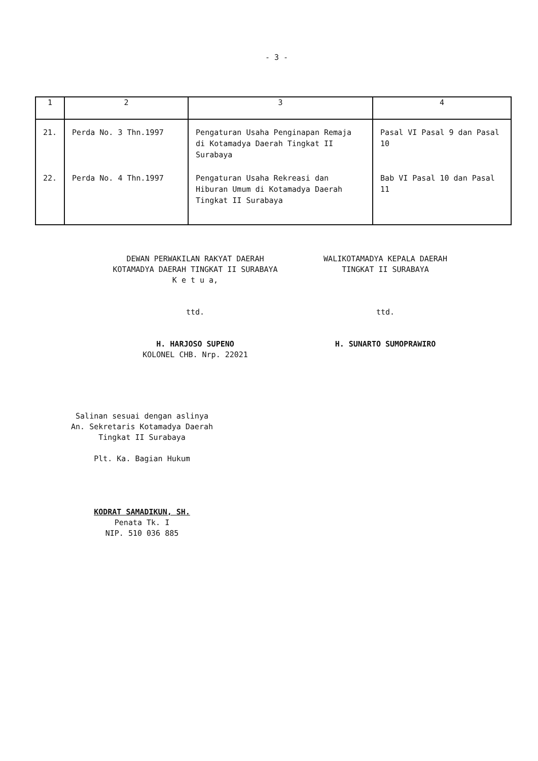- 3 -
| 1 | 2 | 3 | 4 |
| --- | --- | --- | --- |
| 21. | Perda No. 3 Thn.1997 | Pengaturan Usaha Penginapan Remaja di Kotamadya Daerah Tingkat II Surabaya | Pasal VI Pasal 9 dan Pasal 10 |
| 22. | Perda No. 4 Thn.1997 | Pengaturan Usaha Rekreasi dan Hiburan Umum di Kotamadya Daerah Tingkat II Surabaya | Bab VI Pasal 10 dan Pasal 11 |
DEWAN PERWAKILAN RAKYAT DAERAH
KOTAMADYA DAERAH TINGKAT II SURABAYA
K e t u a,
ttd.
H. HARJOSO SUPENO
KOLONEL CHB. Nrp. 22021
WALIKOTAMADYA KEPALA DAERAH
TINGKAT II SURABAYA
ttd.
H. SUNARTO SUMOPRAWIRO
Salinan sesuai dengan aslinya
An. Sekretaris Kotamadya Daerah
Tingkat II Surabaya
Plt. Ka. Bagian Hukum
KODRAT SAMADIKUN, SH.
Penata Tk. I
NIP. 510 036 885